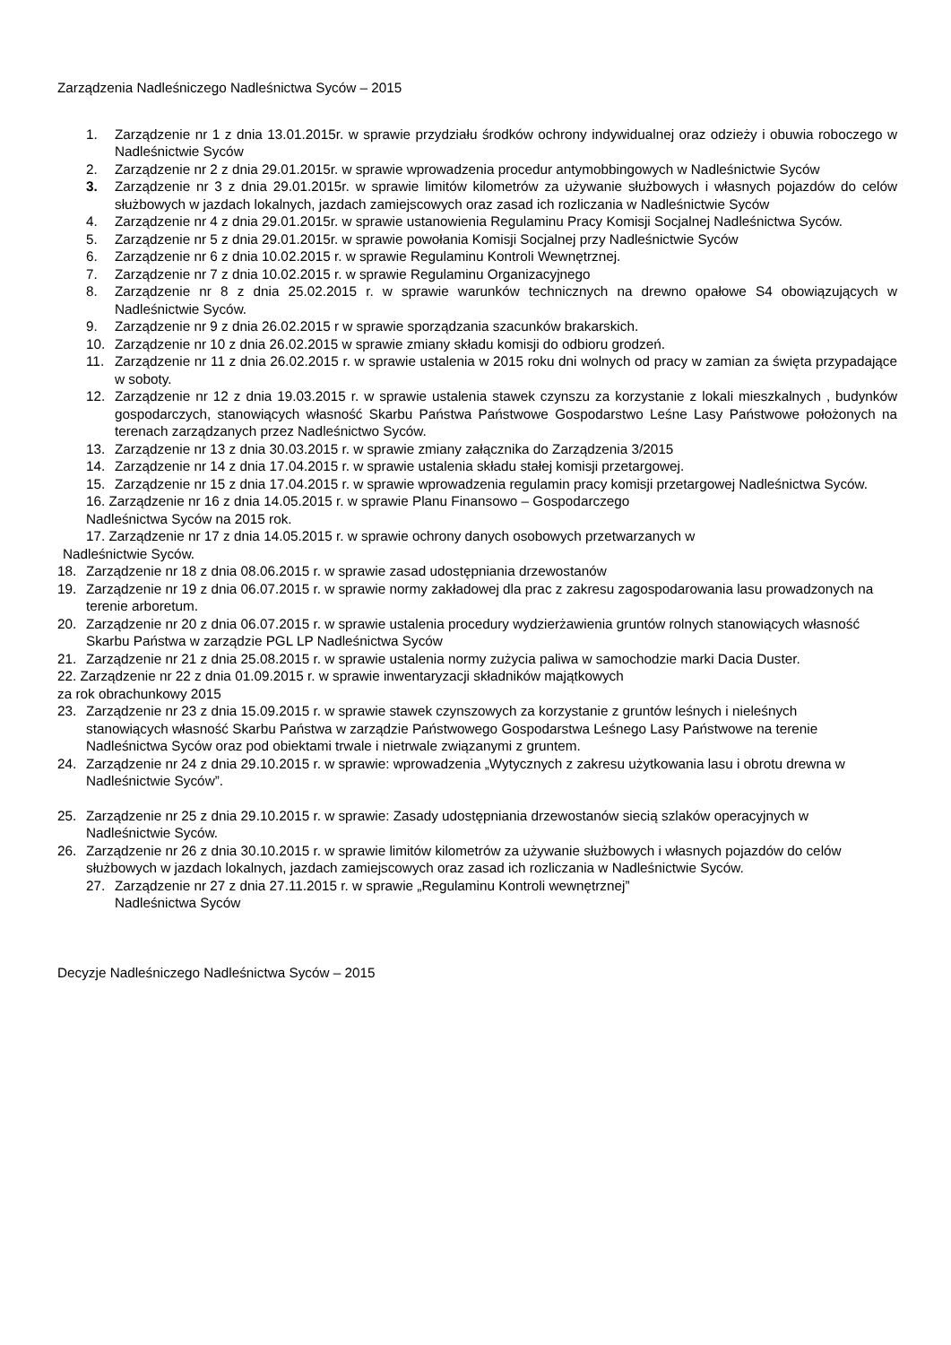Zarządzenia Nadleśniczego Nadleśnictwa Syców – 2015
1. Zarządzenie nr 1 z dnia 13.01.2015r. w sprawie przydziału środków ochrony indywidualnej oraz odzieży i obuwia roboczego w Nadleśnictwie Syców
2. Zarządzenie nr 2 z dnia 29.01.2015r. w sprawie wprowadzenia procedur antymobbingowych w Nadleśnictwie Syców
3. Zarządzenie nr 3 z dnia 29.01.2015r. w sprawie limitów kilometrów za używanie służbowych i własnych pojazdów do celów służbowych w jazdach lokalnych, jazdach zamiejscowych oraz zasad ich rozliczania w Nadleśnictwie Syców
4. Zarządzenie nr 4 z dnia 29.01.2015r. w sprawie ustanowienia Regulaminu Pracy Komisji Socjalnej Nadleśnictwa Syców.
5. Zarządzenie nr 5 z dnia 29.01.2015r. w sprawie powołania Komisji Socjalnej przy Nadleśnictwie Syców
6. Zarządzenie nr 6 z dnia 10.02.2015 r. w sprawie Regulaminu Kontroli Wewnętrznej.
7. Zarządzenie nr 7 z dnia 10.02.2015 r. w sprawie Regulaminu Organizacyjnego
8. Zarządzenie nr 8 z dnia 25.02.2015 r. w sprawie warunków technicznych na drewno opałowe S4 obowiązujących w Nadleśnictwie Syców.
9. Zarządzenie nr 9 z dnia 26.02.2015 r w sprawie sporządzania szacunków brakarskich.
10. Zarządzenie nr 10 z dnia 26.02.2015 w sprawie zmiany składu komisji do odbioru grodzeń.
11. Zarządzenie nr 11 z dnia 26.02.2015 r. w sprawie ustalenia w 2015 roku dni wolnych od pracy w zamian za święta przypadające w soboty.
12. Zarządzenie nr 12 z dnia 19.03.2015 r. w sprawie ustalenia stawek czynszu za korzystanie z lokali mieszkalnych , budynków gospodarczych, stanowiących własność Skarbu Państwa Państwowe Gospodarstwo Leśne Lasy Państwowe położonych na terenach zarządzanych przez Nadleśnictwo Syców.
13. Zarządzenie nr 13 z dnia 30.03.2015 r. w sprawie zmiany załącznika do Zarządzenia 3/2015
14. Zarządzenie nr 14 z dnia 17.04.2015 r. w sprawie ustalenia składu stałej komisji przetargowej.
15. Zarządzenie nr 15 z dnia 17.04.2015 r. w sprawie wprowadzenia regulamin pracy komisji przetargowej Nadleśnictwa Syców.
16. Zarządzenie nr 16 z dnia 14.05.2015 r. w sprawie Planu Finansowo – Gospodarczego
Nadleśnictwa Syców na 2015 rok.
17. Zarządzenie nr 17 z dnia 14.05.2015 r. w sprawie ochrony danych osobowych przetwarzanych w
Nadleśnictwie Syców.
18. Zarządzenie nr 18 z dnia 08.06.2015 r. w sprawie zasad udostępniania drzewostanów
19. Zarządzenie nr 19 z dnia 06.07.2015 r. w sprawie normy zakładowej dla prac z zakresu zagospodarowania lasu prowadzonych na terenie arboretum.
20. Zarządzenie nr 20 z dnia 06.07.2015 r. w sprawie ustalenia procedury wydzierżawienia gruntów rolnych stanowiących własność Skarbu Państwa w zarządzie PGL LP Nadleśnictwa Syców
21. Zarządzenie nr 21 z dnia 25.08.2015 r. w sprawie ustalenia normy zużycia paliwa w samochodzie marki Dacia Duster.
22. Zarządzenie nr 22 z dnia 01.09.2015 r. w sprawie inwentaryzacji składników majątkowych
za rok obrachunkowy 2015
23. Zarządzenie nr 23 z dnia 15.09.2015 r. w sprawie stawek czynszowych za korzystanie z gruntów leśnych i nieleśnych stanowiących własność Skarbu Państwa w zarządzie Państwowego Gospodarstwa Leśnego Lasy Państwowe na terenie Nadleśnictwa Syców oraz pod obiektami trwale i nietrwale związanymi z gruntem.
24. Zarządzenie nr 24 z dnia 29.10.2015 r. w sprawie: wprowadzenia „Wytycznych z zakresu użytkowania lasu i obrotu drewna w Nadleśnictwie Syców”.
25. Zarządzenie nr 25 z dnia 29.10.2015 r. w sprawie: Zasady udostępniania drzewostanów siecią szlaków operacyjnych w Nadleśnictwie Syców.
26. Zarządzenie nr 26 z dnia 30.10.2015 r. w sprawie limitów kilometrów za używanie służbowych i własnych pojazdów do celów służbowych w jazdach lokalnych, jazdach zamiejscowych oraz zasad ich rozliczania w Nadleśnictwie Syców.
27. Zarządzenie nr 27 z dnia 27.11.2015 r. w sprawie „Regulaminu Kontroli wewnętrznej”
Nadleśnictwa Syców
Decyzje Nadleśniczego Nadleśnictwa Syców – 2015